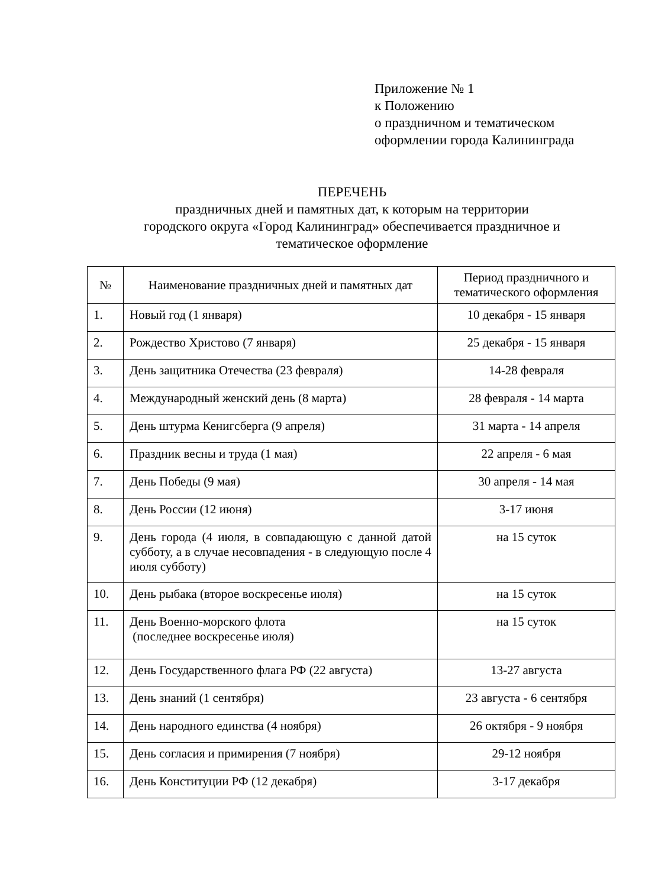Приложение № 1
к Положению
о праздничном и тематическом
оформлении города Калининграда
ПЕРЕЧЕНЬ
праздничных дней и памятных дат, к которым на территории
городского округа «Город Калининград» обеспечивается праздничное и
тематическое оформление
| № | Наименование праздничных дней и памятных дат | Период праздничного и тематического оформления |
| --- | --- | --- |
| 1. | Новый год (1 января) | 10 декабря - 15 января |
| 2. | Рождество Христово (7 января) | 25 декабря - 15 января |
| 3. | День защитника Отечества (23 февраля) | 14-28 февраля |
| 4. | Международный женский день (8 марта) | 28 февраля - 14 марта |
| 5. | День штурма Кенигсберга (9 апреля) | 31 марта - 14 апреля |
| 6. | Праздник весны и труда (1 мая) | 22 апреля - 6 мая |
| 7. | День Победы (9 мая) | 30 апреля - 14 мая |
| 8. | День России (12 июня) | 3-17 июня |
| 9. | День города (4 июля, в совпадающую с данной датой субботу, а в случае несовпадения - в следующую после 4 июля субботу) | на 15 суток |
| 10. | День рыбака (второе воскресенье июля) | на 15 суток |
| 11. | День Военно-морского флота (последнее воскресенье июля) | на 15 суток |
| 12. | День Государственного флага РФ (22 августа) | 13-27 августа |
| 13. | День знаний (1 сентября) | 23 августа - 6 сентября |
| 14. | День народного единства (4 ноября) | 26 октября - 9 ноября |
| 15. | День согласия и примирения (7 ноября) | 29-12 ноября |
| 16. | День Конституции РФ (12 декабря) | 3-17 декабря |